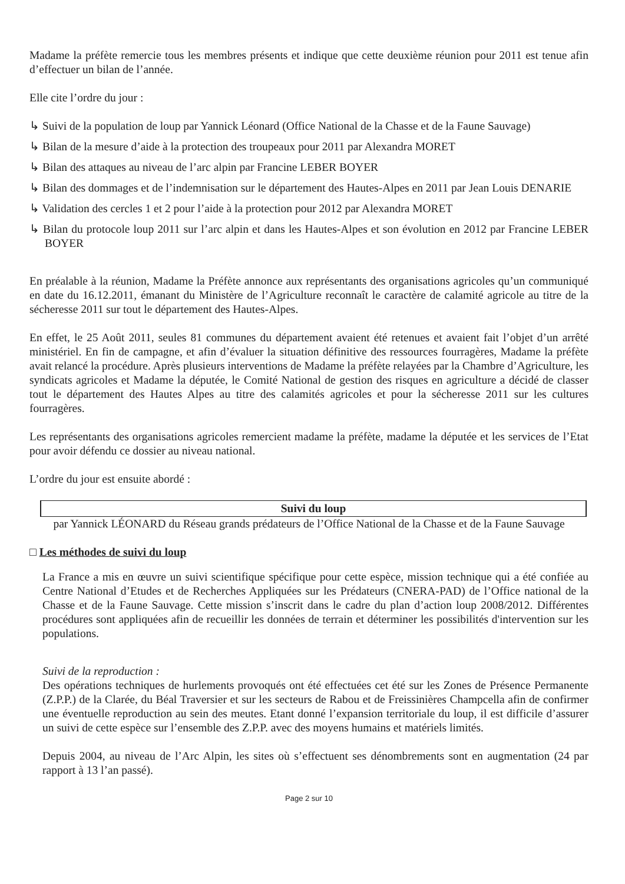Madame la préfète remercie tous les membres présents et indique que cette deuxième réunion pour 2011 est tenue afin d’effectuer un bilan de l’année.
Elle cite l’ordre du jour :
↳ Suivi de la population de loup par Yannick Léonard (Office National de la Chasse et de la Faune Sauvage)
↳ Bilan de la mesure d’aide à la protection des troupeaux pour 2011 par Alexandra MORET
↳ Bilan des attaques au niveau de l’arc alpin par Francine LEBER BOYER
↳ Bilan des dommages et de l’indemnisation sur le département des Hautes-Alpes en 2011 par Jean Louis DENARIE
↳ Validation des cercles 1 et 2 pour l’aide à la protection pour 2012 par Alexandra MORET
↳ Bilan du protocole loup 2011 sur l’arc alpin et dans les Hautes-Alpes et son évolution en 2012 par Francine LEBER BOYER
En préalable à la réunion, Madame la Préfète annonce aux représentants des organisations agricoles qu’un communiqué en date du 16.12.2011, émanant du Ministère de l’Agriculture reconnaît le caractère de calamité agricole au titre de la sécheresse 2011 sur tout le département des Hautes-Alpes.
En effet, le 25 Août 2011, seules 81 communes du département avaient été retenues et avaient fait l’objet d’un arrêté ministériel. En fin de campagne, et afin d’évaluer la situation définitive des ressources fourragères, Madame la préfète avait relancé la procédure. Après plusieurs interventions de Madame la préfète relayées par la Chambre d’Agriculture, les syndicats agricoles et Madame la députée, le Comité National de gestion des risques en agriculture a décidé de classer tout le département des Hautes Alpes au titre des calamités agricoles et pour la sécheresse 2011 sur les cultures fourragères.
Les représentants des organisations agricoles remercient madame la préfète, madame la députée et les services de l’Etat pour avoir défendu ce dossier au niveau national.
L’ordre du jour est ensuite abordé :
Suivi du loup
par Yannick LÉONARD du Réseau grands prédateurs de l’Office National de la Chasse et de la Faune Sauvage
□ Les méthodes de suivi du loup
La France a mis en œuvre un suivi scientifique spécifique pour cette espèce, mission technique qui a été confiée au Centre National d’Etudes et de Recherches Appliquées sur les Prédateurs (CNERA-PAD) de l’Office national de la Chasse et de la Faune Sauvage. Cette mission s’inscrit dans le cadre du plan d’action loup 2008/2012. Différentes procédures sont appliquées afin de recueillir les données de terrain et déterminer les possibilités d'intervention sur les populations.
Suivi de la reproduction :
Des opérations techniques de hurlements provoqués ont été effectuées cet été sur les Zones de Présence Permanente (Z.P.P.) de la Clarée, du Béal Traversier et sur les secteurs de Rabou et de Freissinières Champcella afin de confirmer une éventuelle reproduction au sein des meutes. Etant donné l’expansion territoriale du loup, il est difficile d’assurer un suivi de cette espèce sur l’ensemble des Z.P.P. avec des moyens humains et matériels limités.
Depuis 2004, au niveau de l’Arc Alpin, les sites où s’effectuent ses dénombrements sont en augmentation (24 par rapport à 13 l’an passé).
Page 2 sur 10